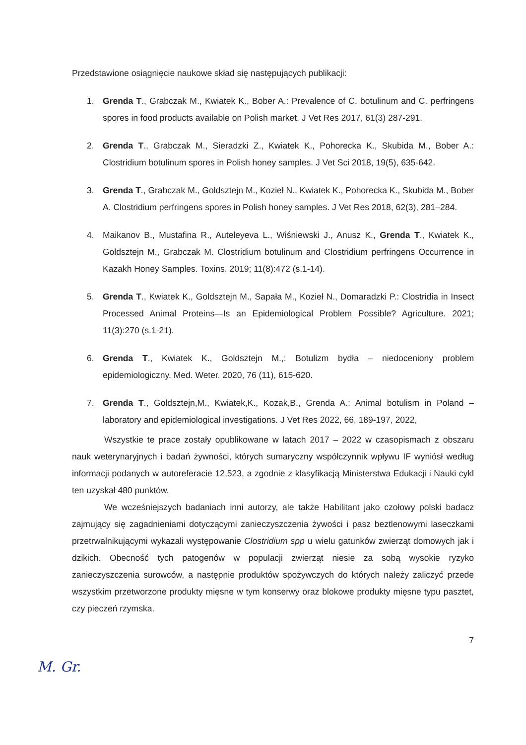Przedstawione osiągnięcie naukowe skład się następujących publikacji:
1. Grenda T., Grabczak M., Kwiatek K., Bober A.: Prevalence of C. botulinum and C. perfringens spores in food products available on Polish market. J Vet Res 2017, 61(3) 287-291.
2. Grenda T., Grabczak M., Sieradzki Z., Kwiatek K., Pohorecka K., Skubida M., Bober A.: Clostridium botulinum spores in Polish honey samples. J Vet Sci 2018, 19(5), 635-642.
3. Grenda T., Grabczak M., Goldsztejn M., Kozieł N., Kwiatek K., Pohorecka K., Skubida M., Bober A. Clostridium perfringens spores in Polish honey samples. J Vet Res 2018, 62(3), 281–284.
4. Maikanov B., Mustafina R., Auteleyeva L., Wiśniewski J., Anusz K., Grenda T., Kwiatek K., Goldsztejn M., Grabczak M. Clostridium botulinum and Clostridium perfringens Occurrence in Kazakh Honey Samples. Toxins. 2019; 11(8):472 (s.1-14).
5. Grenda T., Kwiatek K., Goldsztejn M., Sapała M., Kozieł N., Domaradzki P.: Clostridia in Insect Processed Animal Proteins—Is an Epidemiological Problem Possible? Agriculture. 2021; 11(3):270 (s.1-21).
6. Grenda T., Kwiatek K., Goldsztejn M.,: Botulizm bydła – niedoceniony problem epidemiologiczny. Med. Weter. 2020, 76 (11), 615-620.
7. Grenda T., Goldsztejn,M., Kwiatek,K., Kozak,B., Grenda A.: Animal botulism in Poland – laboratory and epidemiological investigations. J Vet Res 2022, 66, 189-197, 2022,
Wszystkie te prace zostały opublikowane w latach 2017 – 2022 w czasopismach z obszaru nauk weterynaryjnych i badań żywności, których sumaryczny współczynnik wpływu IF wyniósł według informacji podanych w autoreferacie 12,523, a zgodnie z klasyfikacją Ministerstwa Edukacji i Nauki cykl ten uzyskał 480 punktów.
We wcześniejszych badaniach inni autorzy, ale także Habilitant jako czołowy polski badacz zajmujący się zagadnieniami dotyczącymi zanieczyszczenia żywości i pasz beztlenowymi laseczkami przetrwalnikującymi wykazali występowanie Clostridium spp u wielu gatunków zwierząt domowych jak i dzikich. Obecność tych patogenów w populacji zwierząt niesie za sobą wysokie ryzyko zanieczyszczenia surowców, a następnie produktów spożywczych do których należy zaliczyć przede wszystkim przetworzone produkty mięsne w tym konserwy oraz blokowe produkty mięsne typu pasztet, czy pieczeń rzymska.
7
M. Gr.